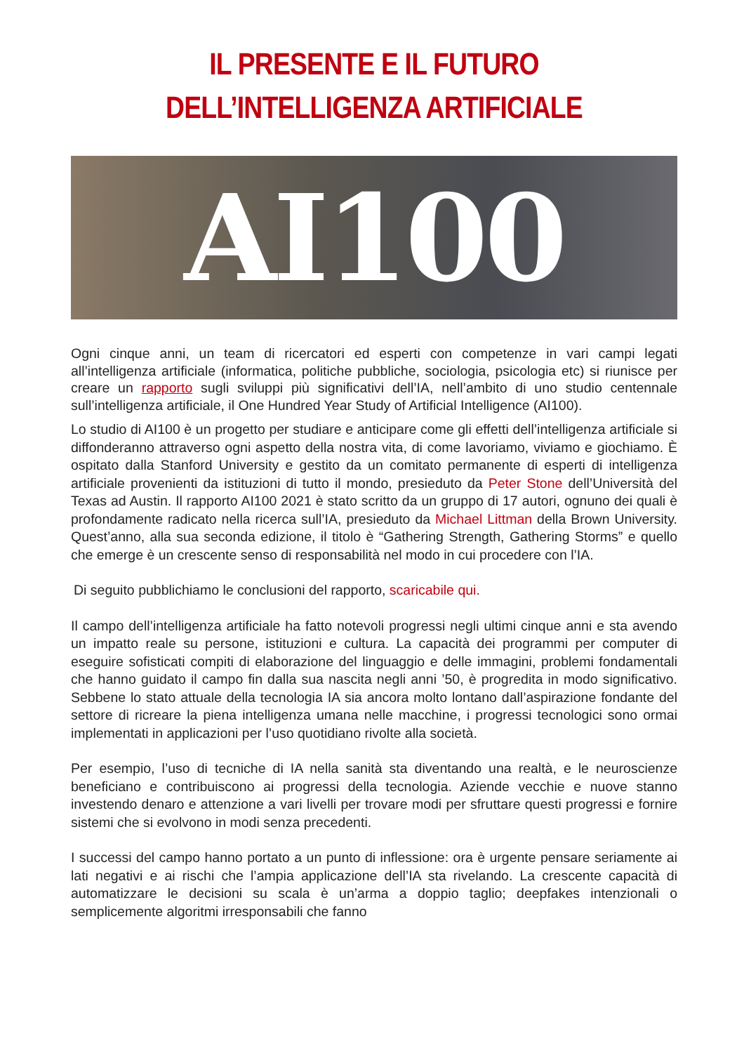IL PRESENTE E IL FUTURO DELL’INTELLIGENZA ARTIFICIALE
AI100
Ogni cinque anni, un team di ricercatori ed esperti con competenze in vari campi legati all’intelligenza artificiale (informatica, politiche pubbliche, sociologia, psicologia etc) si riunisce per creare un rapporto sugli sviluppi più significativi dell’IA, nell’ambito di uno studio centennale sull’intelligenza artificiale, il One Hundred Year Study of Artificial Intelligence (AI100).
Lo studio di AI100 è un progetto per studiare e anticipare come gli effetti dell’intelligenza artificiale si diffonderanno attraverso ogni aspetto della nostra vita, di come lavoriamo, viviamo e giochiamo. È ospitato dalla Stanford University e gestito da un comitato permanente di esperti di intelligenza artificiale provenienti da istituzioni di tutto il mondo, presieduto da Peter Stone dell’Università del Texas ad Austin. Il rapporto AI100 2021 è stato scritto da un gruppo di 17 autori, ognuno dei quali è profondamente radicato nella ricerca sull’IA, presieduto da Michael Littman della Brown University. Quest’anno, alla sua seconda edizione, il titolo è “Gathering Strength, Gathering Storms” e quello che emerge è un crescente senso di responsabilità nel modo in cui procedere con l’IA.
Di seguito pubblichiamo le conclusioni del rapporto, scaricabile qui.
Il campo dell’intelligenza artificiale ha fatto notevoli progressi negli ultimi cinque anni e sta avendo un impatto reale su persone, istituzioni e cultura. La capacità dei programmi per computer di eseguire sofisticati compiti di elaborazione del linguaggio e delle immagini, problemi fondamentali che hanno guidato il campo fin dalla sua nascita negli anni ’50, è progredita in modo significativo. Sebbene lo stato attuale della tecnologia IA sia ancora molto lontano dall’aspirazione fondante del settore di ricreare la piena intelligenza umana nelle macchine, i progressi tecnologici sono ormai implementati in applicazioni per l’uso quotidiano rivolte alla società.
Per esempio, l’uso di tecniche di IA nella sanità sta diventando una realtà, e le neuroscienze beneficiano e contribuiscono ai progressi della tecnologia. Aziende vecchie e nuove stanno investendo denaro e attenzione a vari livelli per trovare modi per sfruttare questi progressi e fornire sistemi che si evolvono in modi senza precedenti.
I successi del campo hanno portato a un punto di inflessione: ora è urgente pensare seriamente ai lati negativi e ai rischi che l’ampia applicazione dell’IA sta rivelando. La crescente capacità di automatizzare le decisioni su scala è un’arma a doppio taglio; deepfakes intenzionali o semplicemente algoritmi irresponsabili che fanno